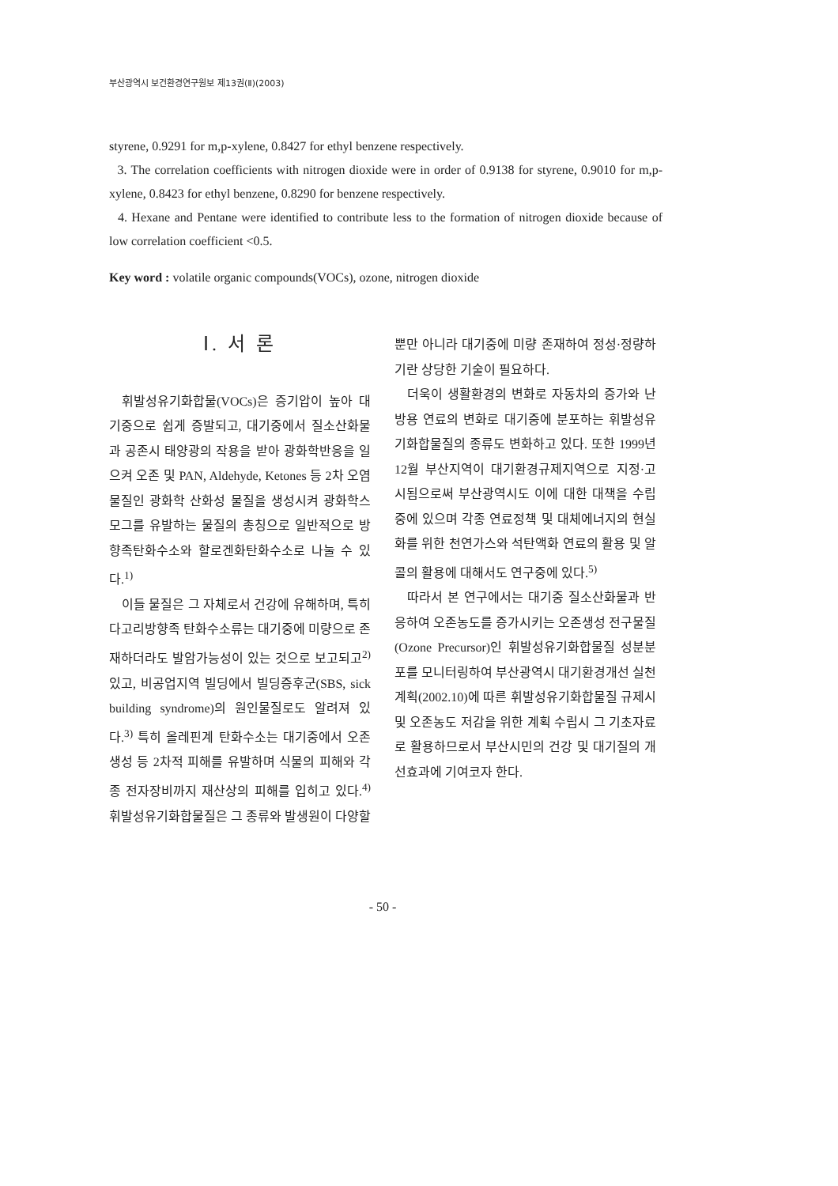부산광역시 보건환경연구원보 제13권(Ⅱ)(2003)
styrene, 0.9291 for m,p-xylene, 0.8427 for ethyl benzene respectively.
3. The correlation coefficients with nitrogen dioxide were in order of 0.9138 for styrene, 0.9010 for m,p-xylene, 0.8423 for ethyl benzene, 0.8290 for benzene respectively.
4. Hexane and Pentane were identified to contribute less to the formation of nitrogen dioxide because of low correlation coefficient <0.5.
Key word : volatile organic compounds(VOCs), ozone, nitrogen dioxide
Ⅰ. 서 론
휘발성유기화합물(VOCs)은 증기압이 높아 대기중으로 쉽게 증발되고, 대기중에서 질소산화물과 공존시 태양광의 작용을 받아 광화학반응을 일으켜 오존 및 PAN, Aldehyde, Ketones 등 2차 오염물질인 광화학 산화성 물질을 생성시켜 광화학스모그를 유발하는 물질의 총칭으로 일반적으로 방향족탄화수소와 할로겐화탄화수소로 나눌 수 있다.<sup>1)</sup>
이들 물질은 그 자체로서 건강에 유해하며, 특히 다고리방향족 탄화수소류는 대기중에 미량으로 존재하더라도 발암가능성이 있는 것으로 보고되고<sup>2)</sup> 있고, 비공업지역 빌딩에서 빌딩증후군(SBS, sick building syndrome)의 원인물질로도 알려져 있다.<sup>3)</sup> 특히 올레핀계 탄화수소는 대기중에서 오존 생성 등 2차적 피해를 유발하며 식물의 피해와 각종 전자장비까지 재산상의 피해를 입히고 있다.<sup>4)</sup> 휘발성유기화합물질은 그 종류와 발생원이 다양할
뿐만 아니라 대기중에 미량 존재하여 정성·정량하기란 상당한 기술이 필요하다.
더욱이 생활환경의 변화로 자동차의 증가와 난방용 연료의 변화로 대기중에 분포하는 휘발성유기화합물질의 종류도 변화하고 있다. 또한 1999년 12월 부산지역이 대기환경규제지역으로 지정·고시됨으로써 부산광역시도 이에 대한 대책을 수립중에 있으며 각종 연료정책 및 대체에너지의 현실화를 위한 천연가스와 석탄액화 연료의 활용 및 알콜의 활용에 대해서도 연구중에 있다.<sup>5)</sup>
따라서 본 연구에서는 대기중 질소산화물과 반응하여 오존농도를 증가시키는 오존생성 전구물질(Ozone Precursor)인 휘발성유기화합물질 성분분포를 모니터링하여 부산광역시 대기환경개선 실천계획(2002.10)에 따른 휘발성유기화합물질 규제시 및 오존농도 저감을 위한 계획 수립시 그 기초자료로 활용하므로서 부산시민의 건강 및 대기질의 개선효과에 기여코자 한다.
- 50 -